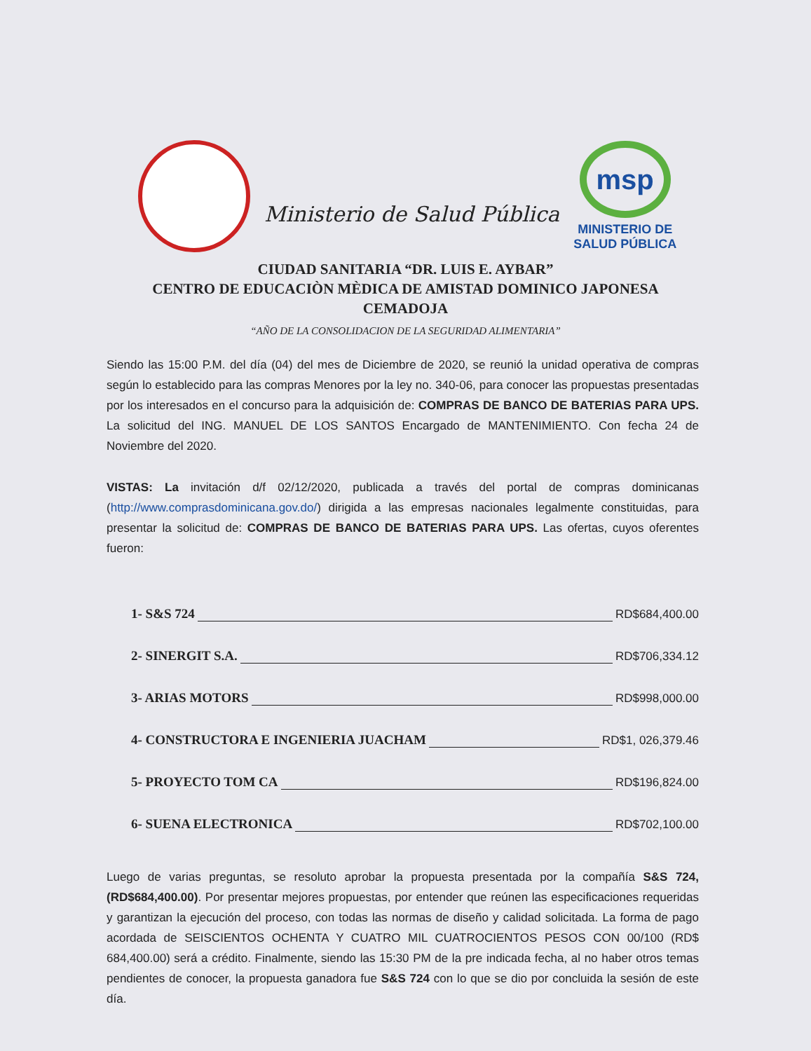Ministerio de Salud Pública
msp
MINISTERIO DE
SALUD PÚBLICA
CIUDAD SANITARIA “DR. LUIS E. AYBAR”
CENTRO DE EDUCACIÒN MÈDICA DE AMISTAD DOMINICO JAPONESA
CEMADOJA
“AÑO DE LA CONSOLIDACION DE LA SEGURIDAD ALIMENTARIA”
Siendo las 15:00 P.M. del día (04) del mes de Diciembre de 2020, se reunió la unidad operativa de compras según lo establecido para las compras Menores por la ley no. 340-06, para conocer las propuestas presentadas por los interesados en el concurso para la adquisición de: COMPRAS DE BANCO DE BATERIAS PARA UPS. La solicitud del ING. MANUEL DE LOS SANTOS Encargado de MANTENIMIENTO. Con fecha 24 de Noviembre del 2020.
VISTAS: La invitación d/f 02/12/2020, publicada a través del portal de compras dominicanas (http://www.comprasdominicana.gov.do/) dirigida a las empresas nacionales legalmente constituidas, para presentar la solicitud de: COMPRAS DE BANCO DE BATERIAS PARA UPS. Las ofertas, cuyos oferentes fueron:
1- S&S 724 RD$684,400.00
2- SINERGIT S.A. RD$706,334.12
3- ARIAS MOTORS RD$998,000.00
4- CONSTRUCTORA E INGENIERIA JUACHAM RD$1, 026,379.46
5- PROYECTO TOM CA RD$196,824.00
6- SUENA ELECTRONICA RD$702,100.00
Luego de varias preguntas, se resoluto aprobar la propuesta presentada por la compañía S&S 724, (RD$684,400.00). Por presentar mejores propuestas, por entender que reúnen las especificaciones requeridas y garantizan la ejecución del proceso, con todas las normas de diseño y calidad solicitada. La forma de pago acordada de SEISCIENTOS OCHENTA Y CUATRO MIL CUATROCIENTOS PESOS CON 00/100 (RD$ 684,400.00) será a crédito. Finalmente, siendo las 15:30 PM de la pre indicada fecha, al no haber otros temas pendientes de conocer, la propuesta ganadora fue S&S 724 con lo que se dio por concluida la sesión de este día.